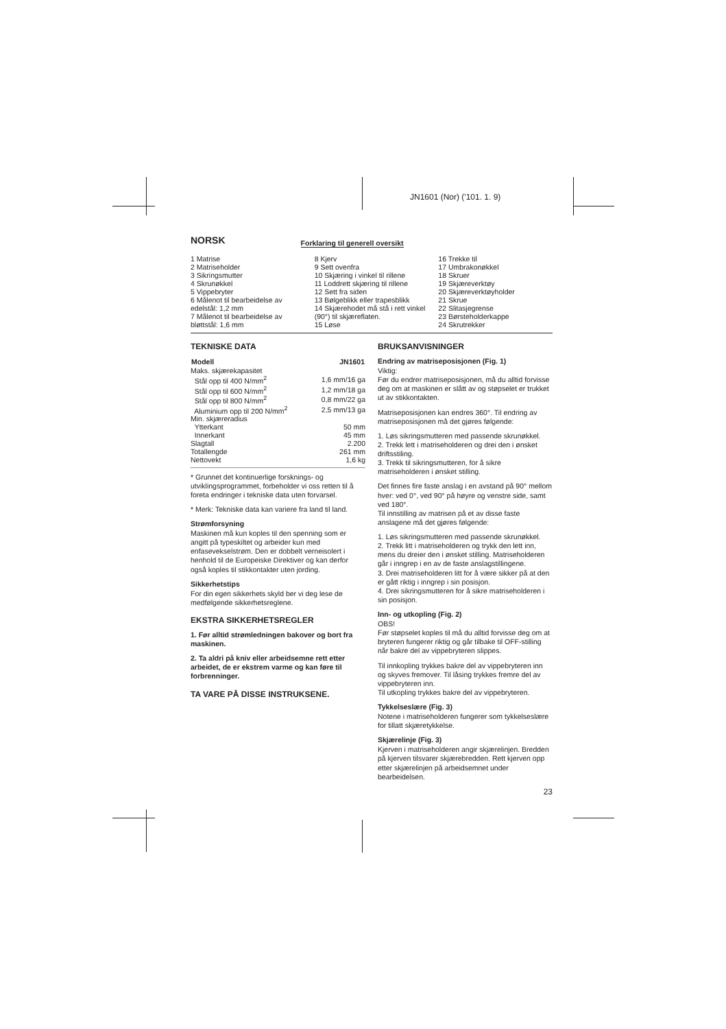JN1601 (Nor) ('101. 1. 9)
NORSK
Forklaring til generell oversikt
1 Matrise
2 Matriseholder
3 Sikringsmutter
4 Skrunøkkel
5 Vippebryter
6 Målenot til bearbeidelse av edelstål: 1,2 mm
7 Målenot til bearbeidelse av bløttstål: 1,6 mm
8 Kjerv
9 Sett ovenfra
10 Skjæring i vinkel til rillene
11 Loddrett skjæring til rillene
12 Sett fra siden
13 Bølgeblikk eller trapesblikk
14 Skjærehodet må stå i rett vinkel (90°) til skjæreflaten.
15 Løse
16 Trekke til
17 Umbrakonøkkel
18 Skruer
19 Skjæreverktøy
20 Skjæreverktøyholder
21 Skrue
22 Slitasjegrense
23 Børsteholderkappe
24 Skrutrekker
TEKNISKE DATA
| Modell | JN1601 |
| --- | --- |
| Maks. skjærekapasitet | |
| Stål opp til 400 N/mm<sup>2</sup> | 1,6 mm/16 ga |
| Stål opp til 600 N/mm<sup>2</sup> | 1,2 mm/18 ga |
| Stål opp til 800 N/mm<sup>2</sup> | 0,8 mm/22 ga |
| Aluminium opp til 200 N/mm<sup>2</sup> | 2,5 mm/13 ga |
| Min. skjæreradius | |
| Ytterkant | 50 mm |
| Innerkant | 45 mm |
| Slagtall | 2.200 |
| Totallengde | 261 mm |
| Nettovekt | 1,6 kg |
* Grunnet det kontinuerlige forsknings- og utviklingsprogrammet, forbeholder vi oss retten til å foreta endringer i tekniske data uten forvarsel.
* Merk: Tekniske data kan variere fra land til land.
Strømforsyning
Maskinen må kun koples til den spenning som er angitt på typeskiltet og arbeider kun med enfasevekselstrøm. Den er dobbelt verneisolert i henhold til de Europeiske Direktiver og kan derfor også koples til stikkontakter uten jording.
Sikkerhetstips
For din egen sikkerhets skyld ber vi deg lese de medfølgende sikkerhetsreglene.
EKSTRA SIKKERHETSREGLER
1. Før alltid strømledningen bakover og bort fra maskinen.
2. Ta aldri på kniv eller arbeidsemne rett etter arbeidet, de er ekstrem varme og kan føre til forbrenninger.
TA VARE PÅ DISSE INSTRUKSENE.
BRUKSANVISNINGER
Endring av matriseposisjonen (Fig. 1)
Viktig:
Før du endrer matriseposisjonen, må du alltid forvisse deg om at maskinen er slått av og støpselet er trukket ut av stikkontakten.
Matriseposisjonen kan endres 360°. Til endring av matriseposisjonen må det gjøres følgende:
1. Løs sikringsmutteren med passende skrunøkkel.
2. Trekk lett i matriseholderen og drei den i ønsket driftsstiling.
3. Trekk til sikringsmutteren, for å sikre matriseholderen i ønsket stilling.
Det finnes fire faste anslag i en avstand på 90° mellom hver: ved 0°, ved 90° på høyre og venstre side, samt ved 180°.
Til innstilling av matrisen på et av disse faste anslagene må det gjøres følgende:
1. Løs sikringsmutteren med passende skrunøkkel.
2. Trekk litt i matriseholderen og trykk den lett inn, mens du dreier den i ønsket stilling. Matriseholderen går i inngrep i en av de faste anslagstillingene.
3. Drei matriseholderen litt for å være sikker på at den er gått riktig i inngrep i sin posisjon.
4. Drei sikringsmutteren for å sikre matriseholderen i sin posisjon.
Inn- og utkopling (Fig. 2)
OBS!
Før støpselet koples til må du alltid forvisse deg om at bryteren fungerer riktig og går tilbake til OFF-stilling når bakre del av vippebryteren slippes.
Til innkopling trykkes bakre del av vippebryteren inn og skyves fremover. Til låsing trykkes fremre del av vippebryteren inn.
Til utkopling trykkes bakre del av vippebryteren.
Tykkelseslære (Fig. 3)
Notene i matriseholderen fungerer som tykkelseslære for tillatt skjæretykkelse.
Skjærelinje (Fig. 3)
Kjerven i matriseholderen angir skjærelinjen. Bredden på kjerven tilsvarer skjærebredden. Rett kjerven opp etter skjærelinjen på arbeidsemnet under bearbeidelsen.
23